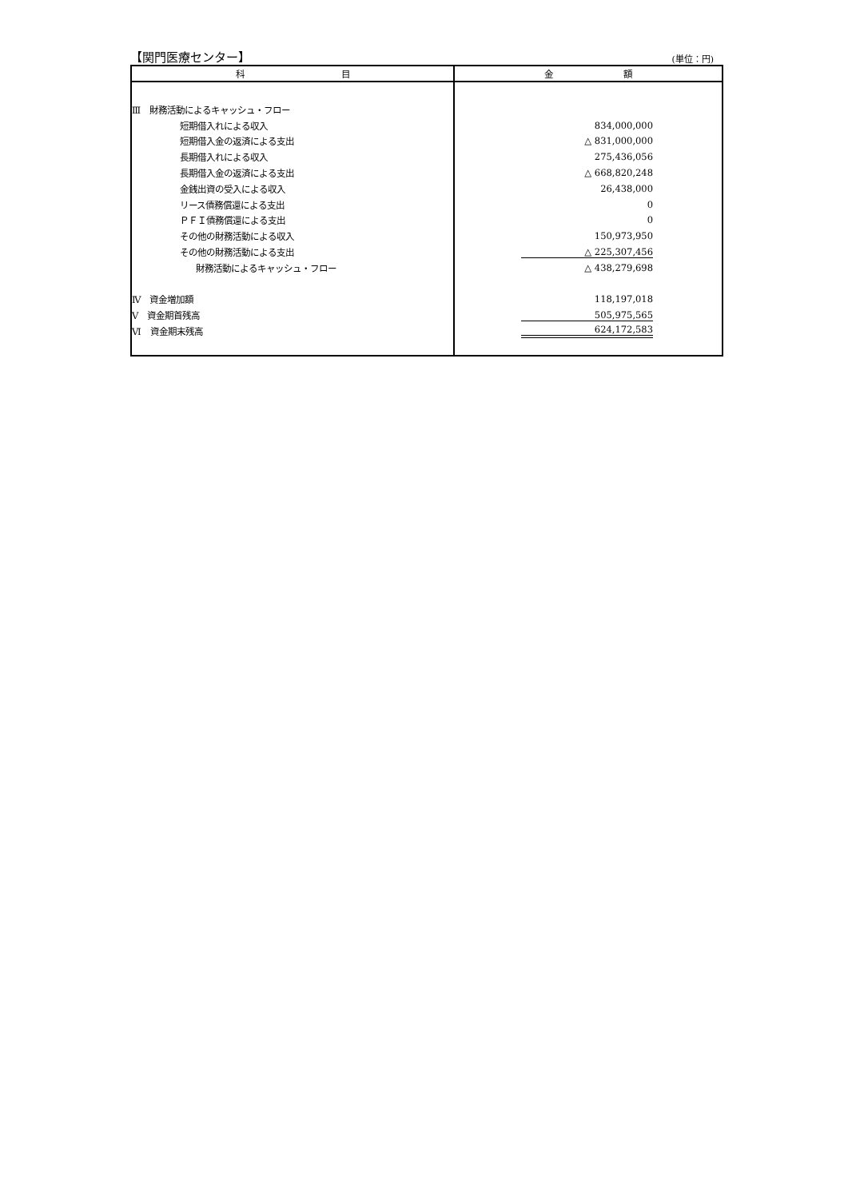【関門医療センター】 (単位：円)
| 科 目 | 金 額 |
| --- | --- |
| Ⅲ 財務活動によるキャッシュ・フロー | |
| 短期借入れによる収入 | 834,000,000 |
| 短期借入金の返済による支出 | △ 831,000,000 |
| 長期借入れによる収入 | 275,436,056 |
| 長期借入金の返済による支出 | △ 668,820,248 |
| 金銭出資の受入による収入 | 26,438,000 |
| リース債務償還による支出 | 0 |
| ＰＦＩ債務償還による支出 | 0 |
| その他の財務活動による収入 | 150,973,950 |
| その他の財務活動による支出 | △ 225,307,456 |
| 財務活動によるキャッシュ・フロー | △ 438,279,698 |
| Ⅳ 資金増加額 | 118,197,018 |
| Ⅴ 資金期首残高 | 505,975,565 |
| Ⅵ 資金期末残高 | 624,172,583 |